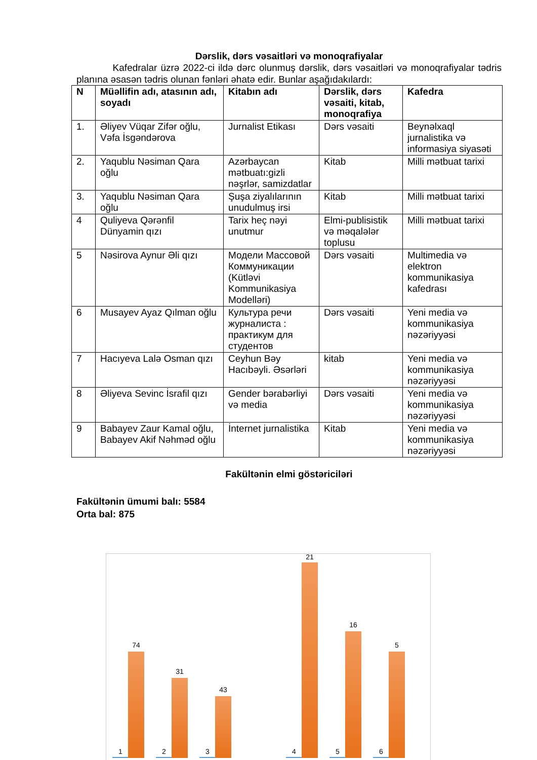Dərslik, dərs vəsaitləri və monoqrafiyalar
Kafedralar üzrə 2022-ci ildə dərc olunmuş dərslik, dərs vəsaitləri və monoqrafiyalar tədris planına əsasən tədris olunan fənləri əhatə edir. Bunlar aşağıdakılardı:
| N | Müəllifin adı, atasının adı, soyadı | Kitabın adı | Dərslik, dərs vəsaiti, kitab, monoqrafiya | Kafedra |
| --- | --- | --- | --- | --- |
| 1. | Əliyev Vüqar Zifər oğlu, Vəfa İsgəndərova | Jurnalist Etikası | Dərs vəsaiti | Beynəlxaql jurnalistika və informasiya siyasəti |
| 2. | Yaqublu Nəsiman Qara oğlu | Azərbaycan mətbuatı:gizli nəşrlər, samizdatlar | Kitab | Milli mətbuat tarixi |
| 3. | Yaqublu Nəsiman Qara oğlu | Şuşa ziyalılarının unudulmuş irsi | Kitab | Milli mətbuat tarixi |
| 4 | Quliyeva Qərənfil Dünyamin qızı | Tarix heç nəyi unutmur | Elmi-publisistik və məqalələr toplusu | Milli mətbuat tarixi |
| 5 | Nəsirova Aynur Əli qızı | Модели Массовой Коммуникации (Kütləvi Kommunikasiya Modelləri) | Dərs vəsaiti | Multimedia və elektron kommunikasiya kafedrası |
| 6 | Musayev Ayaz Qılman oğlu | Культура речи журналиста : практикум для студентов | Dərs vəsaiti | Yeni media və kommunikasiya nəzəriyyəsi |
| 7 | Hacıyeva Lalə Osman qızı | Ceyhun Bəy Hacıbəyli. Əsərləri | kitab | Yeni media və kommunikasiya nəzəriyyəsi |
| 8 | Əliyeva Sevinc İsrafil qızı | Gender bərabərliyi və media | Dərs vəsaiti | Yeni media və kommunikasiya nəzəriyyəsi |
| 9 | Babayev Zaur Kamal oğlu, Babayev Akif Nəhməd oğlu | İnternet jurnalistika | Kitab | Yeni media və kommunikasiya nəzəriyyəsi |
Fakültənin elmi göstəriciləri
Fakültənin ümumi balı: 5584
Orta bal: 875
1
74
2
31
3
43
4
21
5
16
6
5